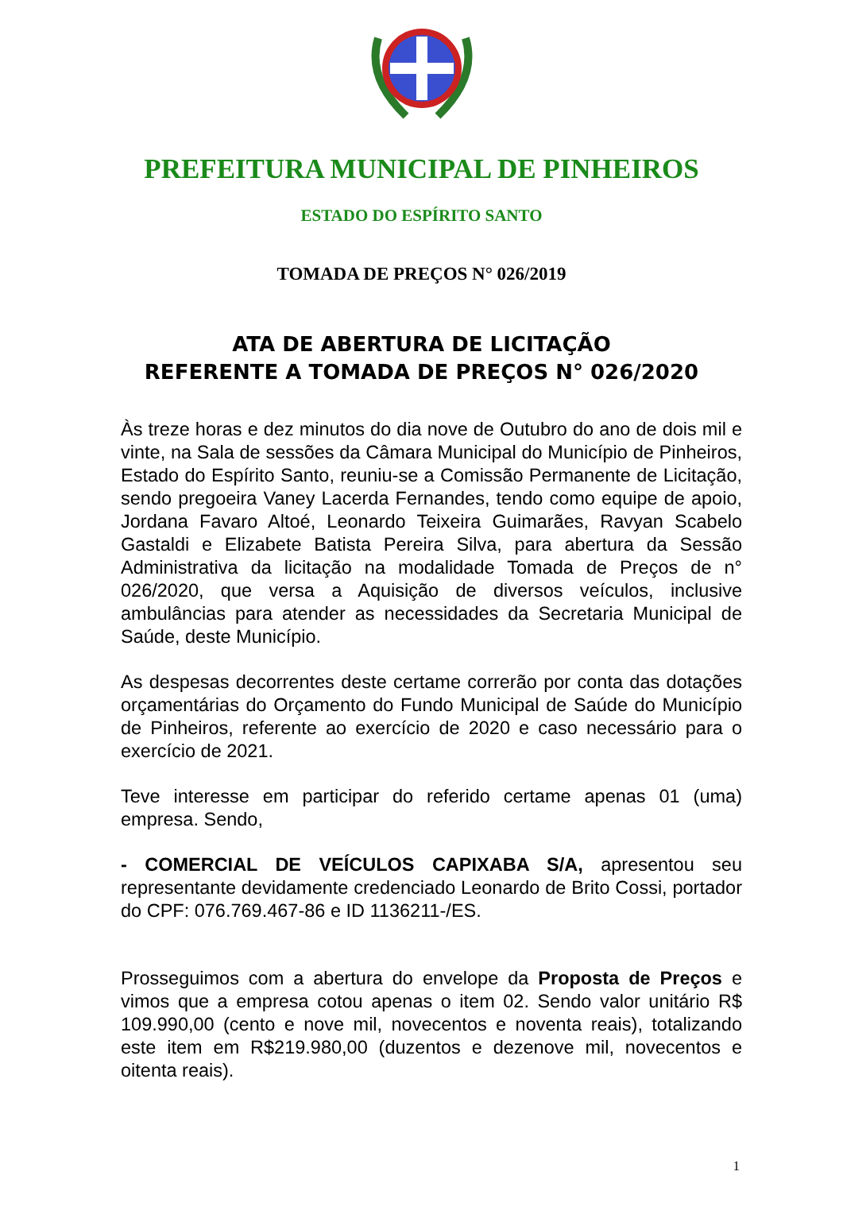PREFEITURA MUNICIPAL DE PINHEIROS
ESTADO DO ESPÍRITO SANTO
TOMADA DE PREÇOS N° 026/2019
ATA DE ABERTURA DE LICITAÇÃO
REFERENTE A TOMADA DE PREÇOS N° 026/2020
Às treze horas e dez minutos do dia nove de Outubro do ano de dois mil e vinte, na Sala de sessões da Câmara Municipal do Município de Pinheiros, Estado do Espírito Santo, reuniu-se a Comissão Permanente de Licitação, sendo pregoeira Vaney Lacerda Fernandes, tendo como equipe de apoio, Jordana Favaro Altoé, Leonardo Teixeira Guimarães, Ravyan Scabelo Gastaldi e Elizabete Batista Pereira Silva, para abertura da Sessão Administrativa da licitação na modalidade Tomada de Preços de n° 026/2020, que versa a Aquisição de diversos veículos, inclusive ambulâncias para atender as necessidades da Secretaria Municipal de Saúde, deste Município.
As despesas decorrentes deste certame correrão por conta das dotações orçamentárias do Orçamento do Fundo Municipal de Saúde do Município de Pinheiros, referente ao exercício de 2020 e caso necessário para o exercício de 2021.
Teve interesse em participar do referido certame apenas 01 (uma) empresa. Sendo,
- COMERCIAL DE VEÍCULOS CAPIXABA S/A, apresentou seu representante devidamente credenciado Leonardo de Brito Cossi, portador do CPF: 076.769.467-86 e ID 1136211-/ES.
Prosseguimos com a abertura do envelope da Proposta de Preços e vimos que a empresa cotou apenas o item 02. Sendo valor unitário R$ 109.990,00 (cento e nove mil, novecentos e noventa reais), totalizando este item em R$219.980,00 (duzentos e dezenove mil, novecentos e oitenta reais).
1